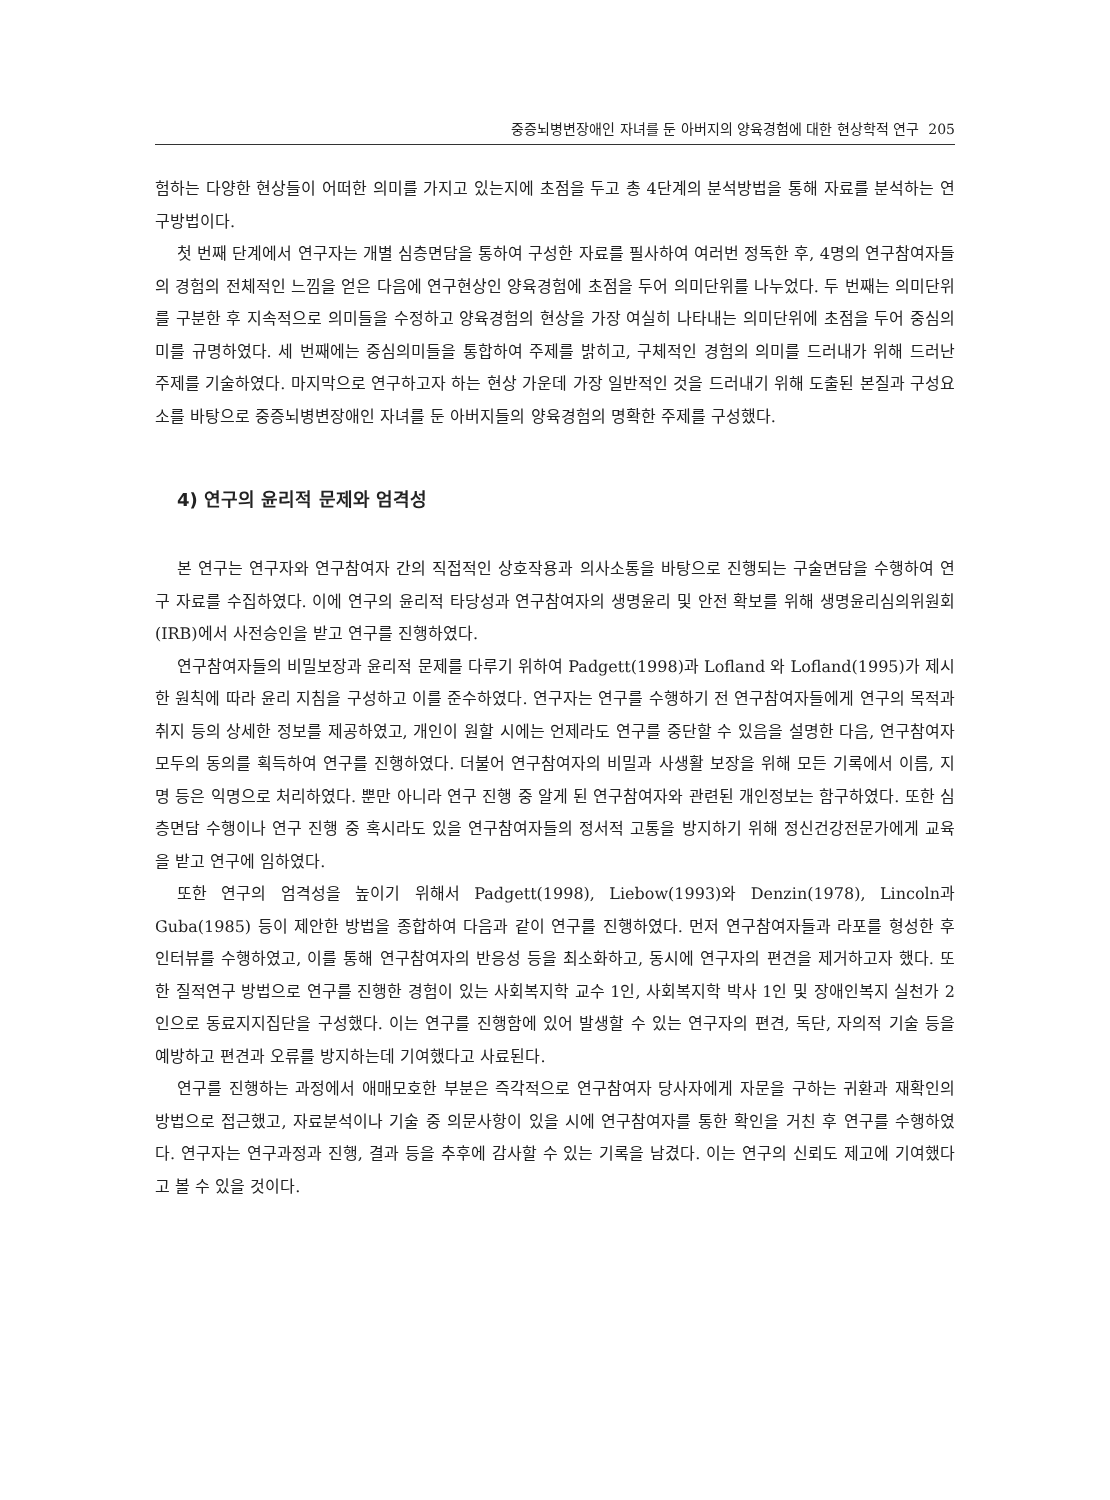중증뇌병변장애인 자녀를 둔 아버지의 양육경험에 대한 현상학적 연구 205
험하는 다양한 현상들이 어떠한 의미를 가지고 있는지에 초점을 두고 총 4단계의 분석방법을 통해 자료를 분석하는 연구방법이다.
첫 번째 단계에서 연구자는 개별 심층면담을 통하여 구성한 자료를 필사하여 여러번 정독한 후, 4명의 연구참여자들의 경험의 전체적인 느낌을 얻은 다음에 연구현상인 양육경험에 초점을 두어 의미단위를 나누었다. 두 번째는 의미단위를 구분한 후 지속적으로 의미들을 수정하고 양육경험의 현상을 가장 여실히 나타내는 의미단위에 초점을 두어 중심의미를 규명하였다. 세 번째에는 중심의미들을 통합하여 주제를 밝히고, 구체적인 경험의 의미를 드러내가 위해 드러난 주제를 기술하였다. 마지막으로 연구하고자 하는 현상 가운데 가장 일반적인 것을 드러내기 위해 도출된 본질과 구성요소를 바탕으로 중증뇌병변장애인 자녀를 둔 아버지들의 양육경험의 명확한 주제를 구성했다.
4) 연구의 윤리적 문제와 엄격성
본 연구는 연구자와 연구참여자 간의 직접적인 상호작용과 의사소통을 바탕으로 진행되는 구술면담을 수행하여 연구 자료를 수집하였다. 이에 연구의 윤리적 타당성과 연구참여자의 생명윤리 및 안전 확보를 위해 생명윤리심의위원회(IRB)에서 사전승인을 받고 연구를 진행하였다.
연구참여자들의 비밀보장과 윤리적 문제를 다루기 위하여 Padgett(1998)과 Lofland 와 Lofland(1995)가 제시한 원칙에 따라 윤리 지침을 구성하고 이를 준수하였다. 연구자는 연구를 수행하기 전 연구참여자들에게 연구의 목적과 취지 등의 상세한 정보를 제공하였고, 개인이 원할 시에는 언제라도 연구를 중단할 수 있음을 설명한 다음, 연구참여자 모두의 동의를 획득하여 연구를 진행하였다. 더불어 연구참여자의 비밀과 사생활 보장을 위해 모든 기록에서 이름, 지명 등은 익명으로 처리하였다. 뿐만 아니라 연구 진행 중 알게 된 연구참여자와 관련된 개인정보는 함구하였다. 또한 심층면담 수행이나 연구 진행 중 혹시라도 있을 연구참여자들의 정서적 고통을 방지하기 위해 정신건강전문가에게 교육을 받고 연구에 임하였다.
또한 연구의 엄격성을 높이기 위해서 Padgett(1998), Liebow(1993)와 Denzin(1978), Lincoln과 Guba(1985) 등이 제안한 방법을 종합하여 다음과 같이 연구를 진행하였다. 먼저 연구참여자들과 라포를 형성한 후 인터뷰를 수행하였고, 이를 통해 연구참여자의 반응성 등을 최소화하고, 동시에 연구자의 편견을 제거하고자 했다. 또한 질적연구 방법으로 연구를 진행한 경험이 있는 사회복지학 교수 1인, 사회복지학 박사 1인 및 장애인복지 실천가 2인으로 동료지지집단을 구성했다. 이는 연구를 진행함에 있어 발생할 수 있는 연구자의 편견, 독단, 자의적 기술 등을 예방하고 편견과 오류를 방지하는데 기여했다고 사료된다.
연구를 진행하는 과정에서 애매모호한 부분은 즉각적으로 연구참여자 당사자에게 자문을 구하는 귀환과 재확인의 방법으로 접근했고, 자료분석이나 기술 중 의문사항이 있을 시에 연구참여자를 통한 확인을 거친 후 연구를 수행하였다. 연구자는 연구과정과 진행, 결과 등을 추후에 감사할 수 있는 기록을 남겼다. 이는 연구의 신뢰도 제고에 기여했다고 볼 수 있을 것이다.